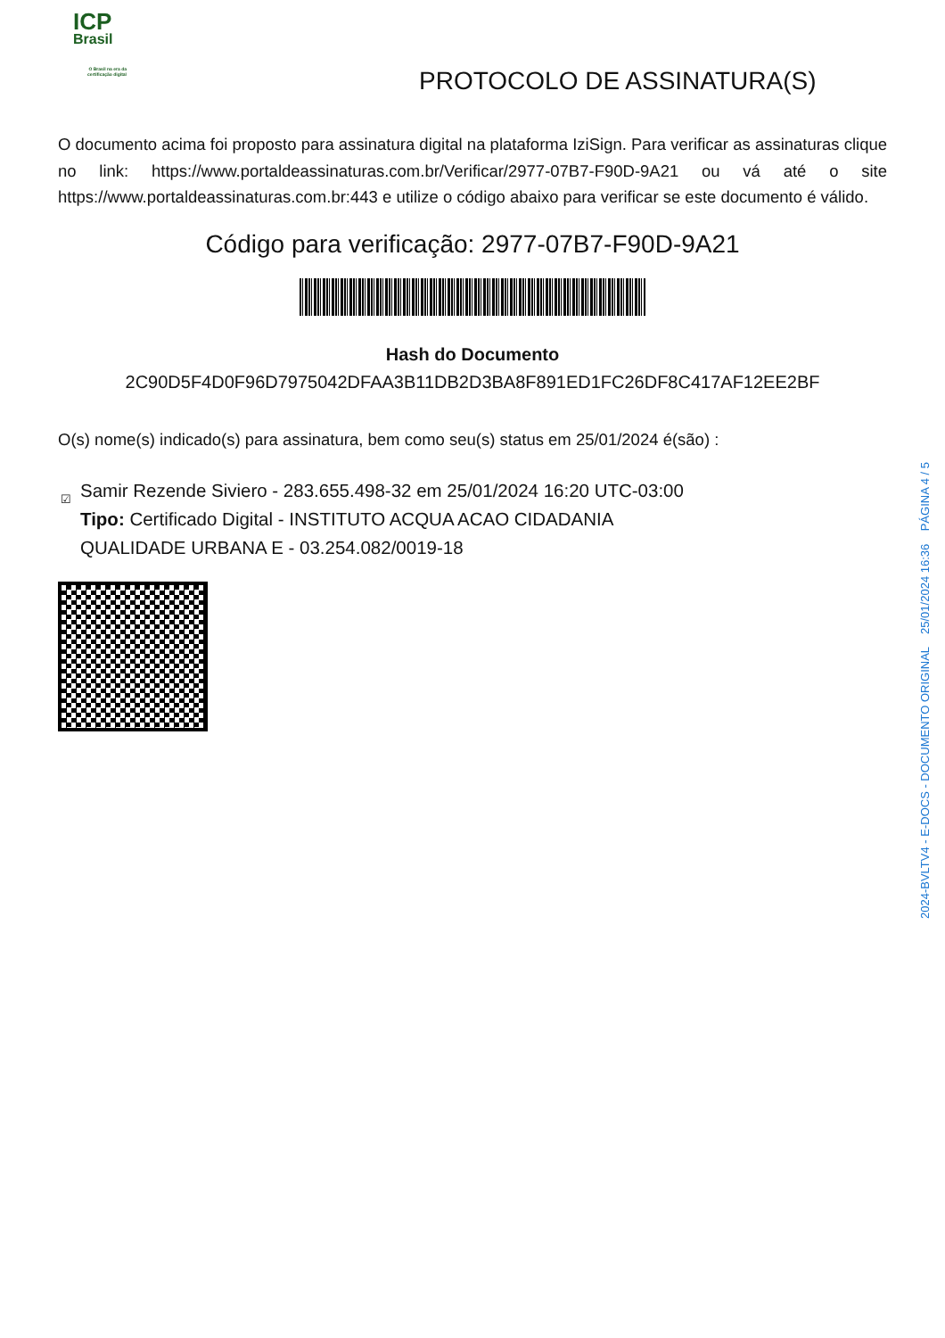ICP
Brasil
O Brasil na era da certificação digital
PROTOCOLO DE ASSINATURA(S)
O documento acima foi proposto para assinatura digital na plataforma IziSign. Para verificar as assinaturas clique no link: https://www.portaldeassinaturas.com.br/Verificar/2977-07B7-F90D-9A21 ou vá até o site https://www.portaldeassinaturas.com.br:443 e utilize o código abaixo para verificar se este documento é válido.
Código para verificação: 2977-07B7-F90D-9A21
Hash do Documento
2C90D5F4D0F96D7975042DFAA3B11DB2D3BA8F891ED1FC26DF8C417AF12EE2BF
O(s) nome(s) indicado(s) para assinatura, bem como seu(s) status em 25/01/2024 é(são) :
☑ Samir Rezende Siviero - 283.655.498-32 em 25/01/2024 16:20 UTC-03:00
Tipo: Certificado Digital - INSTITUTO ACQUA ACAO CIDADANIA QUALIDADE URBANA E - 03.254.082/0019-18
2024-BVLTV4 - E-DOCS - DOCUMENTO ORIGINAL 25/01/2024 16:36 PÁGINA 4 / 5